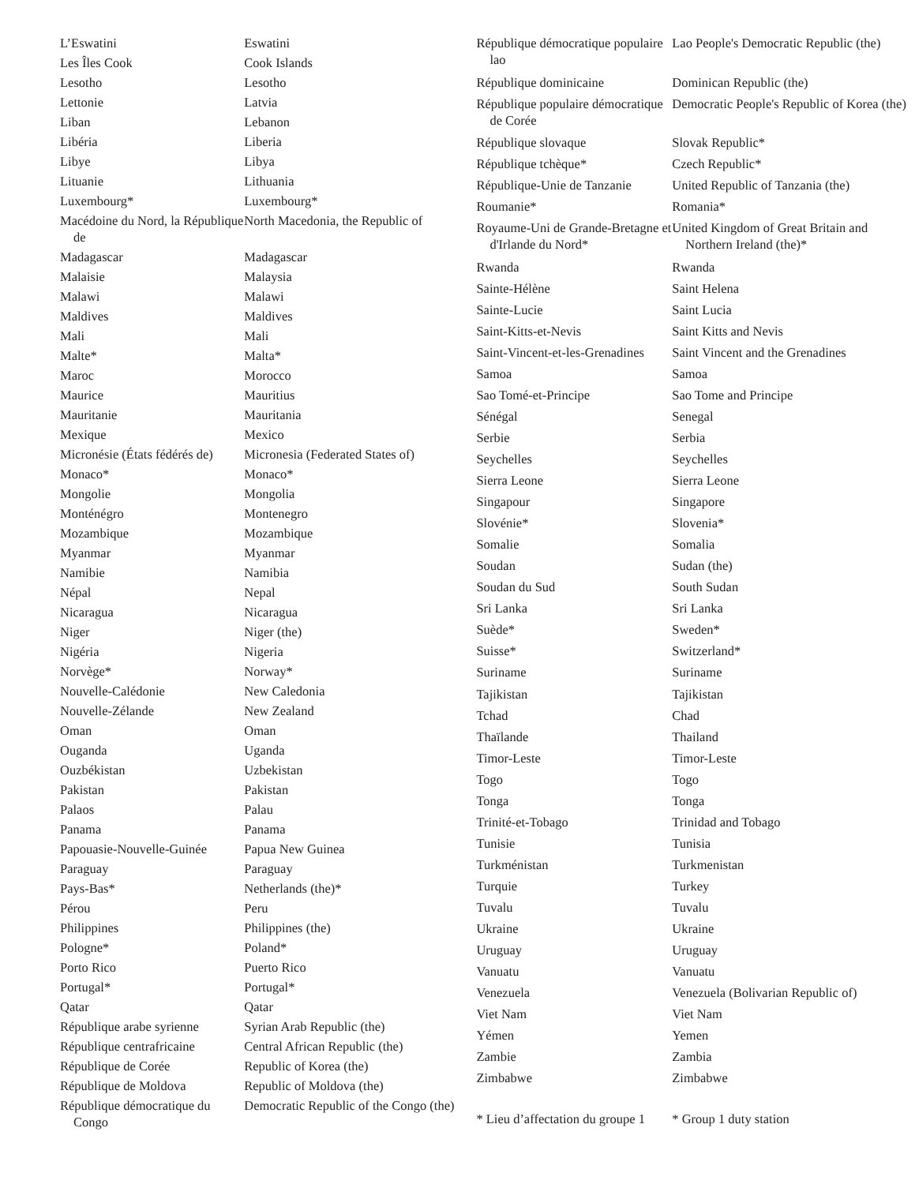| L’Eswatini | Eswatini |
| Les Îles Cook | Cook Islands |
| Lesotho | Lesotho |
| Lettonie | Latvia |
| Liban | Lebanon |
| Libéria | Liberia |
| Libye | Libya |
| Lituanie | Lithuania |
| Luxembourg* | Luxembourg* |
| Macédoine du Nord, la République de | North Macedonia, the Republic of |
| Madagascar | Madagascar |
| Malaisie | Malaysia |
| Malawi | Malawi |
| Maldives | Maldives |
| Mali | Mali |
| Malte* | Malta* |
| Maroc | Morocco |
| Maurice | Mauritius |
| Mauritanie | Mauritania |
| Mexique | Mexico |
| Micronésie (États fédérés de) | Micronesia (Federated States of) |
| Monaco* | Monaco* |
| Mongolie | Mongolia |
| Monténégro | Montenegro |
| Mozambique | Mozambique |
| Myanmar | Myanmar |
| Namibie | Namibia |
| Népal | Nepal |
| Nicaragua | Nicaragua |
| Niger | Niger (the) |
| Nigéria | Nigeria |
| Norvège* | Norway* |
| Nouvelle-Calédonie | New Caledonia |
| Nouvelle-Zélande | New Zealand |
| Oman | Oman |
| Ouganda | Uganda |
| Ouzbékistan | Uzbekistan |
| Pakistan | Pakistan |
| Palaos | Palau |
| Panama | Panama |
| Papouasie-Nouvelle-Guinée | Papua New Guinea |
| Paraguay | Paraguay |
| Pays-Bas* | Netherlands (the)* |
| Pérou | Peru |
| Philippines | Philippines (the) |
| Pologne* | Poland* |
| Porto Rico | Puerto Rico |
| Portugal* | Portugal* |
| Qatar | Qatar |
| République arabe syrienne | Syrian Arab Republic (the) |
| République centrafricaine | Central African Republic (the) |
| République de Corée | Republic of Korea (the) |
| République de Moldova | Republic of Moldova (the) |
| République démocratique du Congo | Democratic Republic of the Congo (the) |
| République démocratique populaire lao | Lao People's Democratic Republic (the) |
| République dominicaine | Dominican Republic (the) |
| République populaire démocratique de Corée | Democratic People's Republic of Korea (the) |
| République slovaque | Slovak Republic* |
| République tchèque* | Czech Republic* |
| République-Unie de Tanzanie | United Republic of Tanzania (the) |
| Roumanie* | Romania* |
| Royaume-Uni de Grande-Bretagne et d'Irlande du Nord* | United Kingdom of Great Britain and Northern Ireland (the)* |
| Rwanda | Rwanda |
| Sainte-Hélène | Saint Helena |
| Sainte-Lucie | Saint Lucia |
| Saint-Kitts-et-Nevis | Saint Kitts and Nevis |
| Saint-Vincent-et-les-Grenadines | Saint Vincent and the Grenadines |
| Samoa | Samoa |
| Sao Tomé-et-Principe | Sao Tome and Principe |
| Sénégal | Senegal |
| Serbie | Serbia |
| Seychelles | Seychelles |
| Sierra Leone | Sierra Leone |
| Singapour | Singapore |
| Slovénie* | Slovenia* |
| Somalie | Somalia |
| Soudan | Sudan (the) |
| Soudan du Sud | South Sudan |
| Sri Lanka | Sri Lanka |
| Suède* | Sweden* |
| Suisse* | Switzerland* |
| Suriname | Suriname |
| Tajikistan | Tajikistan |
| Tchad | Chad |
| Thaïlande | Thailand |
| Timor-Leste | Timor-Leste |
| Togo | Togo |
| Tonga | Tonga |
| Trinité-et-Tobago | Trinidad and Tobago |
| Tunisie | Tunisia |
| Turkménistan | Turkmenistan |
| Turquie | Turkey |
| Tuvalu | Tuvalu |
| Ukraine | Ukraine |
| Uruguay | Uruguay |
| Vanuatu | Vanuatu |
| Venezuela | Venezuela (Bolivarian Republic of) |
| Viet Nam | Viet Nam |
| Yémen | Yemen |
| Zambie | Zambia |
| Zimbabwe | Zimbabwe |
| * Lieu d’affectation du groupe 1 | * Group 1 duty station |